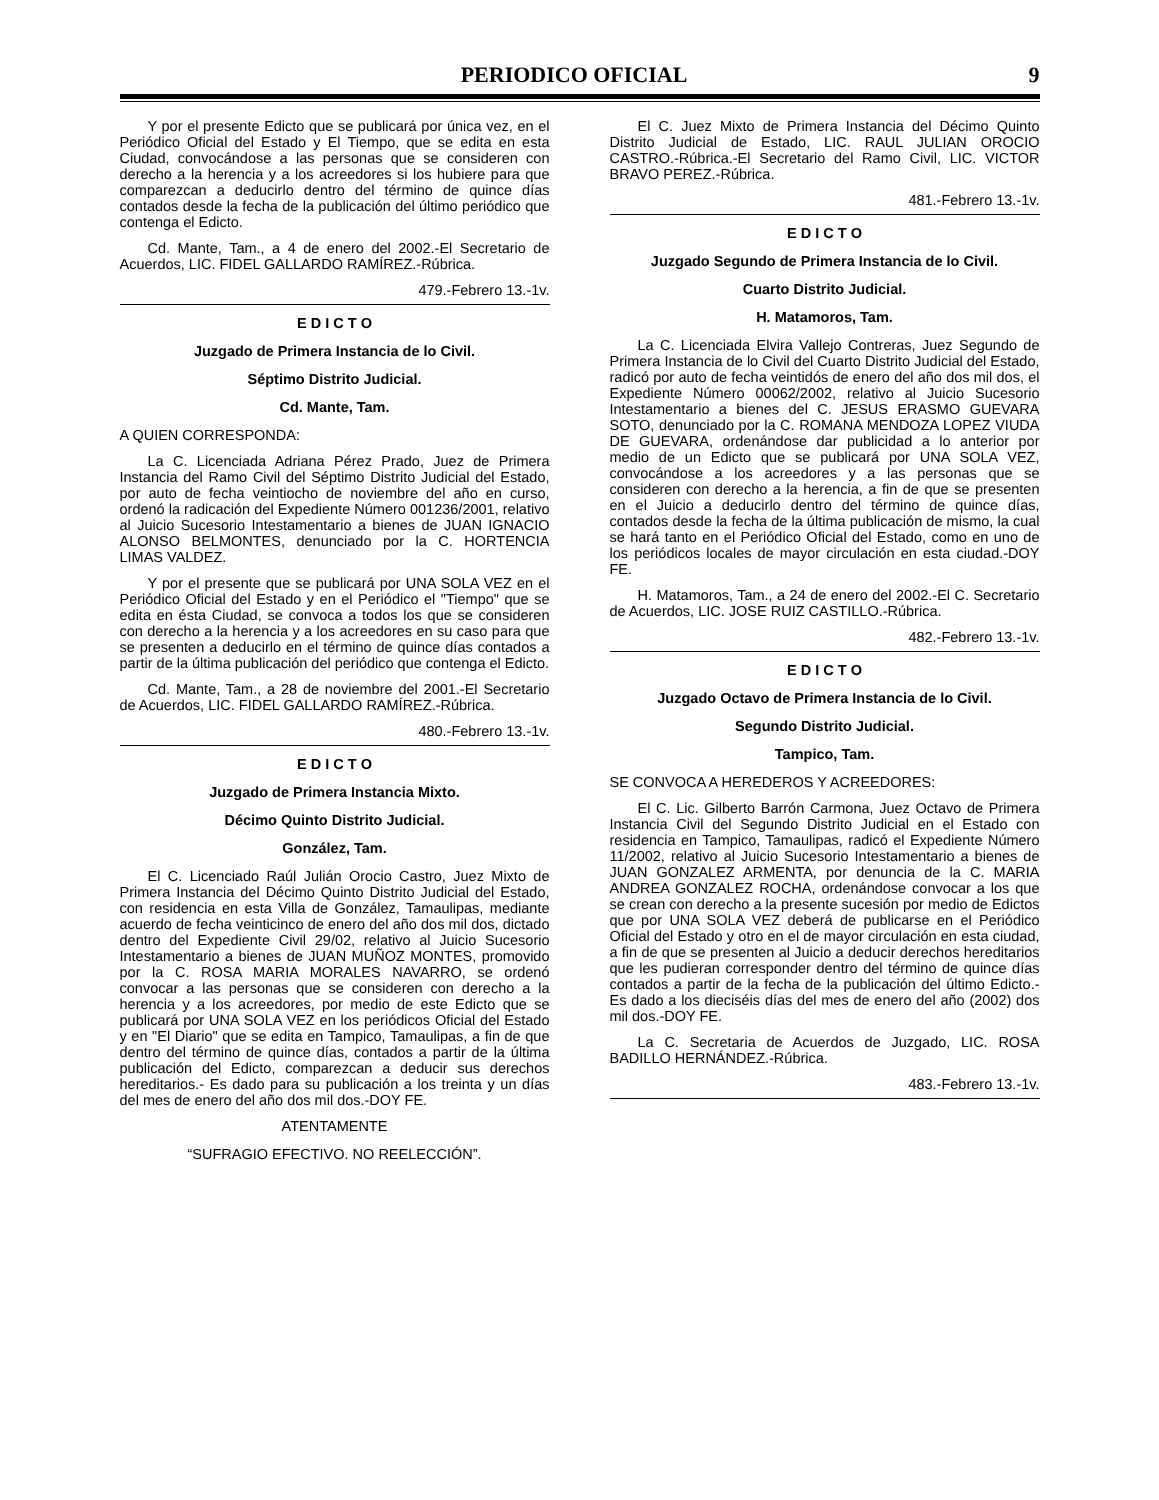PERIODICO OFICIAL 9
Y por el presente Edicto que se publicará por única vez, en el Periódico Oficial del Estado y El Tiempo, que se edita en esta Ciudad, convocándose a las personas que se consideren con derecho a la herencia y a los acreedores si los hubiere para que comparezcan a deducirlo dentro del término de quince días contados desde la fecha de la publicación del último periódico que contenga el Edicto.
Cd. Mante, Tam., a 4 de enero del 2002.-El Secretario de Acuerdos, LIC. FIDEL GALLARDO RAMÍREZ.-Rúbrica.
479.-Febrero 13.-1v.
E D I C T O
Juzgado de Primera Instancia de lo Civil.
Séptimo Distrito Judicial.
Cd. Mante, Tam.
A QUIEN CORRESPONDA:
La C. Licenciada Adriana Pérez Prado, Juez de Primera Instancia del Ramo Civil del Séptimo Distrito Judicial del Estado, por auto de fecha veintiocho de noviembre del año en curso, ordenó la radicación del Expediente Número 001236/2001, relativo al Juicio Sucesorio Intestamentario a bienes de JUAN IGNACIO ALONSO BELMONTES, denunciado por la C. HORTENCIA LIMAS VALDEZ.
Y por el presente que se publicará por UNA SOLA VEZ en el Periódico Oficial del Estado y en el Periódico el "Tiempo" que se edita en ésta Ciudad, se convoca a todos los que se consideren con derecho a la herencia y a los acreedores en su caso para que se presenten a deducirlo en el término de quince días contados a partir de la última publicación del periódico que contenga el Edicto.
Cd. Mante, Tam., a 28 de noviembre del 2001.-El Secretario de Acuerdos, LIC. FIDEL GALLARDO RAMÍREZ.-Rúbrica.
480.-Febrero 13.-1v.
E D I C T O
Juzgado de Primera Instancia Mixto.
Décimo Quinto Distrito Judicial.
González, Tam.
El C. Licenciado Raúl Julián Orocio Castro, Juez Mixto de Primera Instancia del Décimo Quinto Distrito Judicial del Estado, con residencia en esta Villa de González, Tamaulipas, mediante acuerdo de fecha veinticinco de enero del año dos mil dos, dictado dentro del Expediente Civil 29/02, relativo al Juicio Sucesorio Intestamentario a bienes de JUAN MUÑOZ MONTES, promovido por la C. ROSA MARIA MORALES NAVARRO, se ordenó convocar a las personas que se consideren con derecho a la herencia y a los acreedores, por medio de este Edicto que se publicará por UNA SOLA VEZ en los periódicos Oficial del Estado y en "El Diario" que se edita en Tampico, Tamaulipas, a fin de que dentro del término de quince días, contados a partir de la última publicación del Edicto, comparezcan a deducir sus derechos hereditarios.- Es dado para su publicación a los treinta y un días del mes de enero del año dos mil dos.-DOY FE.
ATENTAMENTE
“SUFRAGIO EFECTIVO. NO REELECCIÓN”.
El C. Juez Mixto de Primera Instancia del Décimo Quinto Distrito Judicial de Estado, LIC. RAUL JULIAN OROCIO CASTRO.-Rúbrica.-El Secretario del Ramo Civil, LIC. VICTOR BRAVO PEREZ.-Rúbrica.
481.-Febrero 13.-1v.
E D I C T O
Juzgado Segundo de Primera Instancia de lo Civil.
Cuarto Distrito Judicial.
H. Matamoros, Tam.
La C. Licenciada Elvira Vallejo Contreras, Juez Segundo de Primera Instancia de lo Civil del Cuarto Distrito Judicial del Estado, radicó por auto de fecha veintidós de enero del año dos mil dos, el Expediente Número 00062/2002, relativo al Juicio Sucesorio Intestamentario a bienes del C. JESUS ERASMO GUEVARA SOTO, denunciado por la C. ROMANA MENDOZA LOPEZ VIUDA DE GUEVARA, ordenándose dar publicidad a lo anterior por medio de un Edicto que se publicará por UNA SOLA VEZ, convocándose a los acreedores y a las personas que se consideren con derecho a la herencia, a fin de que se presenten en el Juicio a deducirlo dentro del término de quince días, contados desde la fecha de la última publicación de mismo, la cual se hará tanto en el Periódico Oficial del Estado, como en uno de los periódicos locales de mayor circulación en esta ciudad.-DOY FE.
H. Matamoros, Tam., a 24 de enero del 2002.-El C. Secretario de Acuerdos, LIC. JOSE RUIZ CASTILLO.-Rúbrica.
482.-Febrero 13.-1v.
E D I C T O
Juzgado Octavo de Primera Instancia de lo Civil.
Segundo Distrito Judicial.
Tampico, Tam.
SE CONVOCA A HEREDEROS Y ACREEDORES:
El C. Lic. Gilberto Barrón Carmona, Juez Octavo de Primera Instancia Civil del Segundo Distrito Judicial en el Estado con residencia en Tampico, Tamaulipas, radicó el Expediente Número 11/2002, relativo al Juicio Sucesorio Intestamentario a bienes de JUAN GONZALEZ ARMENTA, por denuncia de la C. MARIA ANDREA GONZALEZ ROCHA, ordenándose convocar a los que se crean con derecho a la presente sucesión por medio de Edictos que por UNA SOLA VEZ deberá de publicarse en el Periódico Oficial del Estado y otro en el de mayor circulación en esta ciudad, a fin de que se presenten al Juicio a deducir derechos hereditarios que les pudieran corresponder dentro del término de quince días contados a partir de la fecha de la publicación del último Edicto.-Es dado a los dieciséis días del mes de enero del año (2002) dos mil dos.-DOY FE.
La C. Secretaria de Acuerdos de Juzgado, LIC. ROSA BADILLO HERNÁNDEZ.-Rúbrica.
483.-Febrero 13.-1v.